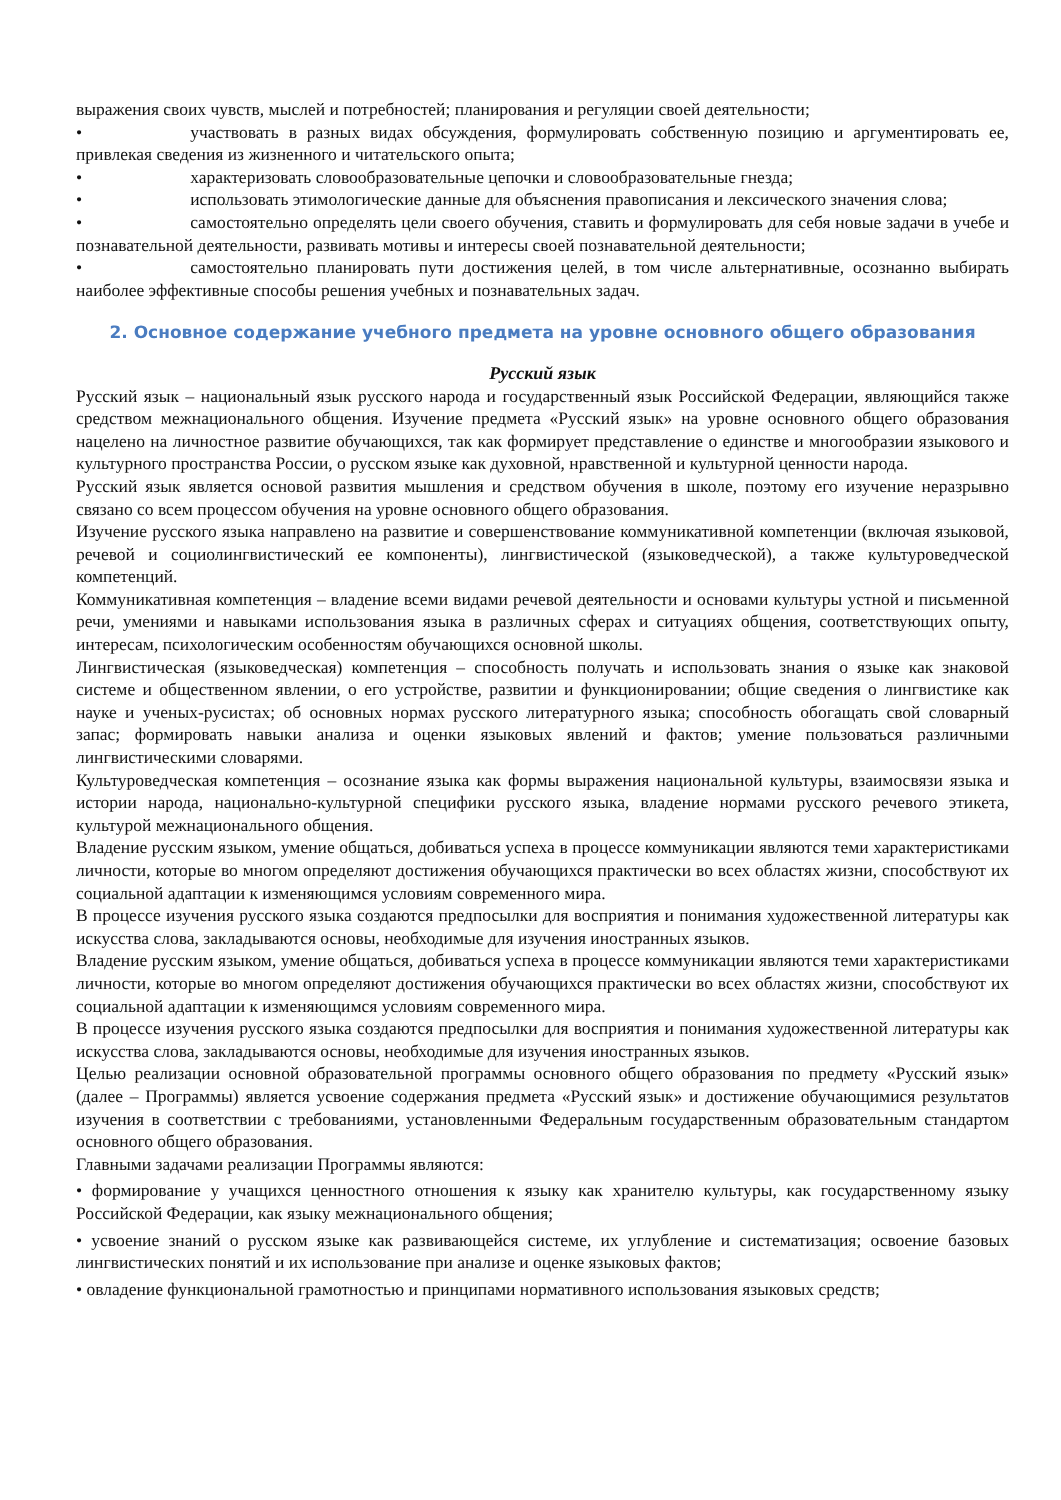выражения своих чувств, мыслей и потребностей; планирования и регуляции своей деятельности;
• участвовать в разных видах обсуждения, формулировать собственную позицию и аргументировать ее, привлекая сведения из жизненного и читательского опыта;
• характеризовать словообразовательные цепочки и словообразовательные гнезда;
• использовать этимологические данные для объяснения правописания и лексического значения слова;
• самостоятельно определять цели своего обучения, ставить и формулировать для себя новые задачи в учебе и познавательной деятельности, развивать мотивы и интересы своей познавательной деятельности;
• самостоятельно планировать пути достижения целей, в том числе альтернативные, осознанно выбирать наиболее эффективные способы решения учебных и познавательных задач.
2. Основное содержание учебного предмета на уровне основного общего образования
Русский язык
Русский язык – национальный язык русского народа и государственный язык Российской Федерации, являющийся также средством межнационального общения. Изучение предмета «Русский язык» на уровне основного общего образования нацелено на личностное развитие обучающихся, так как формирует представление о единстве и многообразии языкового и культурного пространства России, о русском языке как духовной, нравственной и культурной ценности народа.
Русский язык является основой развития мышления и средством обучения в школе, поэтому его изучение неразрывно связано со всем процессом обучения на уровне основного общего образования.
Изучение русского языка направлено на развитие и совершенствование коммуникативной компетенции (включая языковой, речевой и социолингвистический ее компоненты), лингвистической (языковедческой), а также культуроведческой компетенций.
Коммуникативная компетенция – владение всеми видами речевой деятельности и основами культуры устной и письменной речи, умениями и навыками использования языка в различных сферах и ситуациях общения, соответствующих опыту, интересам, психологическим особенностям обучающихся основной школы.
Лингвистическая (языковедческая) компетенция – способность получать и использовать знания о языке как знаковой системе и общественном явлении, о его устройстве, развитии и функционировании; общие сведения о лингвистике как науке и ученых-русистах; об основных нормах русского литературного языка; способность обогащать свой словарный запас; формировать навыки анализа и оценки языковых явлений и фактов; умение пользоваться различными лингвистическими словарями.
Культуроведческая компетенция – осознание языка как формы выражения национальной культуры, взаимосвязи языка и истории народа, национально-культурной специфики русского языка, владение нормами русского речевого этикета, культурой межнационального общения.
Владение русским языком, умение общаться, добиваться успеха в процессе коммуникации являются теми характеристиками личности, которые во многом определяют достижения обучающихся практически во всех областях жизни, способствуют их социальной адаптации к изменяющимся условиям современного мира.
В процессе изучения русского языка создаются предпосылки для восприятия и понимания художественной литературы как искусства слова, закладываются основы, необходимые для изучения иностранных языков.
Владение русским языком, умение общаться, добиваться успеха в процессе коммуникации являются теми характеристиками личности, которые во многом определяют достижения обучающихся практически во всех областях жизни, способствуют их социальной адаптации к изменяющимся условиям современного мира.
В процессе изучения русского языка создаются предпосылки для восприятия и понимания художественной литературы как искусства слова, закладываются основы, необходимые для изучения иностранных языков.
Целью реализации основной образовательной программы основного общего образования по предмету «Русский язык» (далее – Программы) является усвоение содержания предмета «Русский язык» и достижение обучающимися результатов изучения в соответствии с требованиями, установленными Федеральным государственным образовательным стандартом основного общего образования.
Главными задачами реализации Программы являются:
• формирование у учащихся ценностного отношения к языку как хранителю культуры, как государственному языку Российской Федерации, как языку межнационального общения;
• усвоение знаний о русском языке как развивающейся системе, их углубление и систематизация; освоение базовых лингвистических понятий и их использование при анализе и оценке языковых фактов;
• овладение функциональной грамотностью и принципами нормативного использования языковых средств;